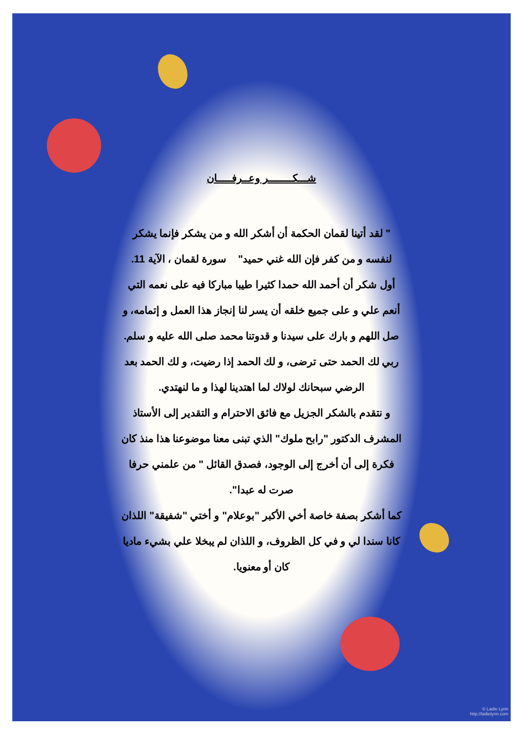شـــكــــــــر وعــرفـــــان
" لقد أتينا لقمان الحكمة أن أشكر الله و من يشكر فإنما يشكر لنفسه و من كفر فإن الله غني حميد" سورة لقمان ، الآية 11.
أول شكر أن أحمد الله حمدا كثيرا طيبا مباركا فيه على نعمه التي أنعم علي و على جميع خلقه أن يسر لنا إنجاز هذا العمل و إتمامه، و صل اللهم و بارك على سيدنا و قدوتنا محمد صلى الله عليه و سلم. ربي لك الحمد حتى ترضى، و لك الحمد إذا رضيت، و لك الحمد بعد الرضي سبحانك لولاك لما اهتدينا لهذا و ما لنهتدي.
و نتقدم بالشكر الجزيل مع فائق الاحترام و التقدير إلى الأستاذ المشرف الدكتور "رابح ملوك" الذي تبنى معنا موضوعنا هذا منذ كان فكرة إلى أن أخرج إلى الوجود، فصدق القائل " من علمني حرفا صرت له عبدا".
كما أشكر بصفة خاصة أخي الأكبر "بوعلام" و أختي "شفيقة" اللذان كانا سندا لي و في كل الظروف، و اللذان لم يبخلا علي بشيء ماديا كان أو معنويا.
© Ladie Lynn
http://ladielynn.com